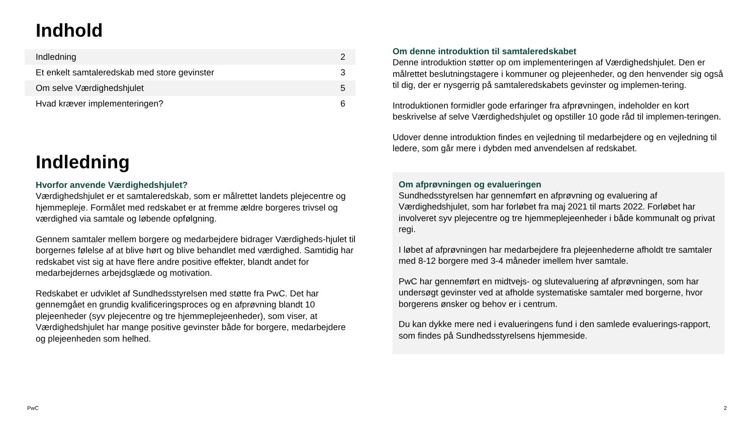Indhold
| Indledning | 2 |
| Et enkelt samtaleredskab med store gevinster | 3 |
| Om selve Værdighedshjulet | 5 |
| Hvad kræver implementeringen? | 6 |
Indledning
Hvorfor anvende Værdighedshjulet?
Værdighedshjulet er et samtaleredskab, som er målrettet landets plejecentre og hjemmepleje. Formålet med redskabet er at fremme ældre borgeres trivsel og værdighed via samtale og løbende opfølgning.
Gennem samtaler mellem borgere og medarbejdere bidrager Værdigheds-hjulet til borgernes følelse af at blive hørt og blive behandlet med værdighed. Samtidig har redskabet vist sig at have flere andre positive effekter, blandt andet for medarbejdernes arbejdsglæde og motivation.
Redskabet er udviklet af Sundhedsstyrelsen med støtte fra PwC. Det har gennemgået en grundig kvalificeringsproces og en afprøvning blandt 10 plejeenheder (syv plejecentre og tre hjemmeplejeenheder), som viser, at Værdighedshjulet har mange positive gevinster både for borgere, medarbejdere og plejeenheden som helhed.
Om denne introduktion til samtaleredskabet
Denne introduktion støtter op om implementeringen af Værdighedshjulet. Den er målrettet beslutningstagere i kommuner og plejeenheder, og den henvender sig også til dig, der er nysgerrig på samtaleredskabets gevinster og implemen-tering.
Introduktionen formidler gode erfaringer fra afprøvningen, indeholder en kort beskrivelse af selve Værdighedshjulet og opstiller 10 gode råd til implemen-teringen.
Udover denne introduktion findes en vejledning til medarbejdere og en vejledning til ledere, som går mere i dybden med anvendelsen af redskabet.
Om afprøvningen og evalueringen
Sundhedsstyrelsen har gennemført en afprøvning og evaluering af Værdighedshjulet, som har forløbet fra maj 2021 til marts 2022. Forløbet har involveret syv plejecentre og tre hjemmeplejeenheder i både kommunalt og privat regi.
I løbet af afprøvningen har medarbejdere fra plejeenhederne afholdt tre samtaler med 8-12 borgere med 3-4 måneder imellem hver samtale.
PwC har gennemført en midtvejs- og slutevaluering af afprøvningen, som har undersøgt gevinster ved at afholde systematiske samtaler med borgerne, hvor borgerens ønsker og behov er i centrum.
Du kan dykke mere ned i evalueringens fund i den samlede evaluerings-rapport, som findes på Sundhedsstyrelsens hjemmeside.
PwC 2